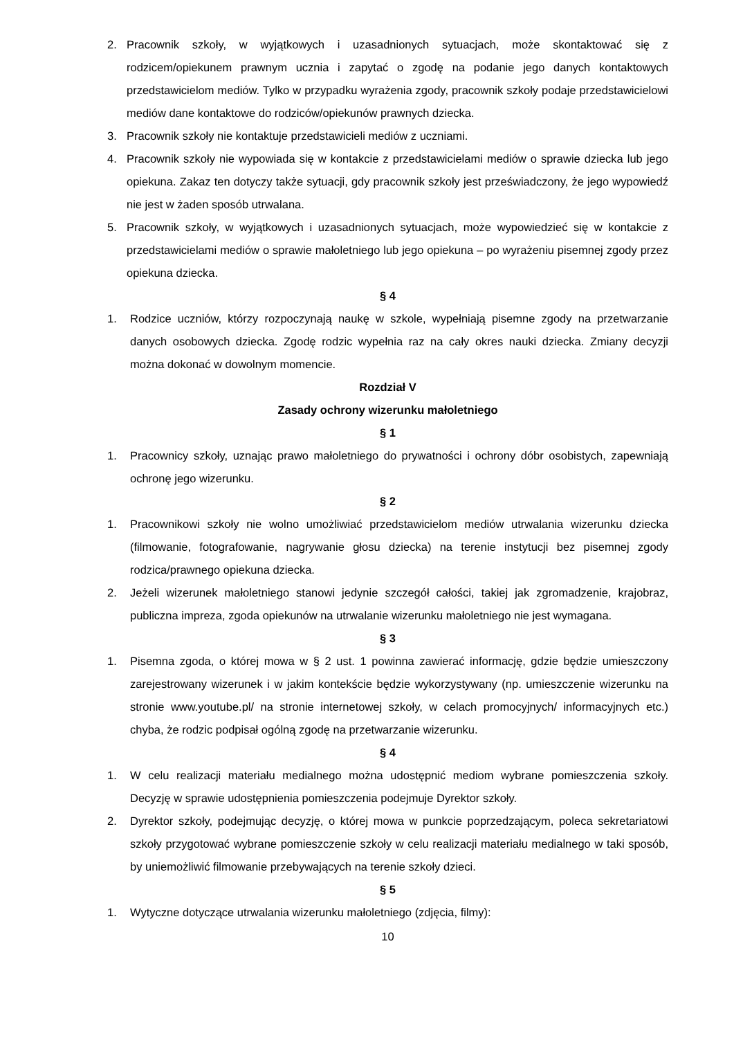2. Pracownik szkoły, w wyjątkowych i uzasadnionych sytuacjach, może skontaktować się z rodzicem/opiekunem prawnym ucznia i zapytać o zgodę na podanie jego danych kontaktowych przedstawicielom mediów. Tylko w przypadku wyrażenia zgody, pracownik szkoły podaje przedstawicielowi mediów dane kontaktowe do rodziców/opiekunów prawnych dziecka.
3. Pracownik szkoły nie kontaktuje przedstawicieli mediów z uczniami.
4. Pracownik szkoły nie wypowiada się w kontakcie z przedstawicielami mediów o sprawie dziecka lub jego opiekuna. Zakaz ten dotyczy także sytuacji, gdy pracownik szkoły jest przeświadczony, że jego wypowiedź nie jest w żaden sposób utrwalana.
5. Pracownik szkoły, w wyjątkowych i uzasadnionych sytuacjach, może wypowiedzieć się w kontakcie z przedstawicielami mediów o sprawie małoletniego lub jego opiekuna – po wyrażeniu pisemnej zgody przez opiekuna dziecka.
§ 4
1. Rodzice uczniów, którzy rozpoczynają naukę w szkole, wypełniają pisemne zgody na przetwarzanie danych osobowych dziecka. Zgodę rodzic wypełnia raz na cały okres nauki dziecka. Zmiany decyzji można dokonać w dowolnym momencie.
Rozdział V
Zasady ochrony wizerunku małoletniego
§ 1
1. Pracownicy szkoły, uznając prawo małoletniego do prywatności i ochrony dóbr osobistych, zapewniają ochronę jego wizerunku.
§ 2
1. Pracownikowi szkoły nie wolno umożliwiać przedstawicielom mediów utrwalania wizerunku dziecka (filmowanie, fotografowanie, nagrywanie głosu dziecka) na terenie instytucji bez pisemnej zgody rodzica/prawnego opiekuna dziecka.
2. Jeżeli wizerunek małoletniego stanowi jedynie szczegół całości, takiej jak zgromadzenie, krajobraz, publiczna impreza, zgoda opiekunów na utrwalanie wizerunku małoletniego nie jest wymagana.
§ 3
1. Pisemna zgoda, o której mowa w § 2 ust. 1 powinna zawierać informację, gdzie będzie umieszczony zarejestrowany wizerunek i w jakim kontekście będzie wykorzystywany (np. umieszczenie wizerunku na stronie www.youtube.pl/ na stronie internetowej szkoły, w celach promocyjnych/ informacyjnych etc.) chyba, że rodzic podpisał ogólną zgodę na przetwarzanie wizerunku.
§ 4
1. W celu realizacji materiału medialnego można udostępnić mediom wybrane pomieszczenia szkoły. Decyzję w sprawie udostępnienia pomieszczenia podejmuje Dyrektor szkoły.
2. Dyrektor szkoły, podejmując decyzję, o której mowa w punkcie poprzedzającym, poleca sekretariatowi szkoły przygotować wybrane pomieszczenie szkoły w celu realizacji materiału medialnego w taki sposób, by uniemożliwić filmowanie przebywających na terenie szkoły dzieci.
§ 5
1. Wytyczne dotyczące utrwalania wizerunku małoletniego (zdjęcia, filmy):
10